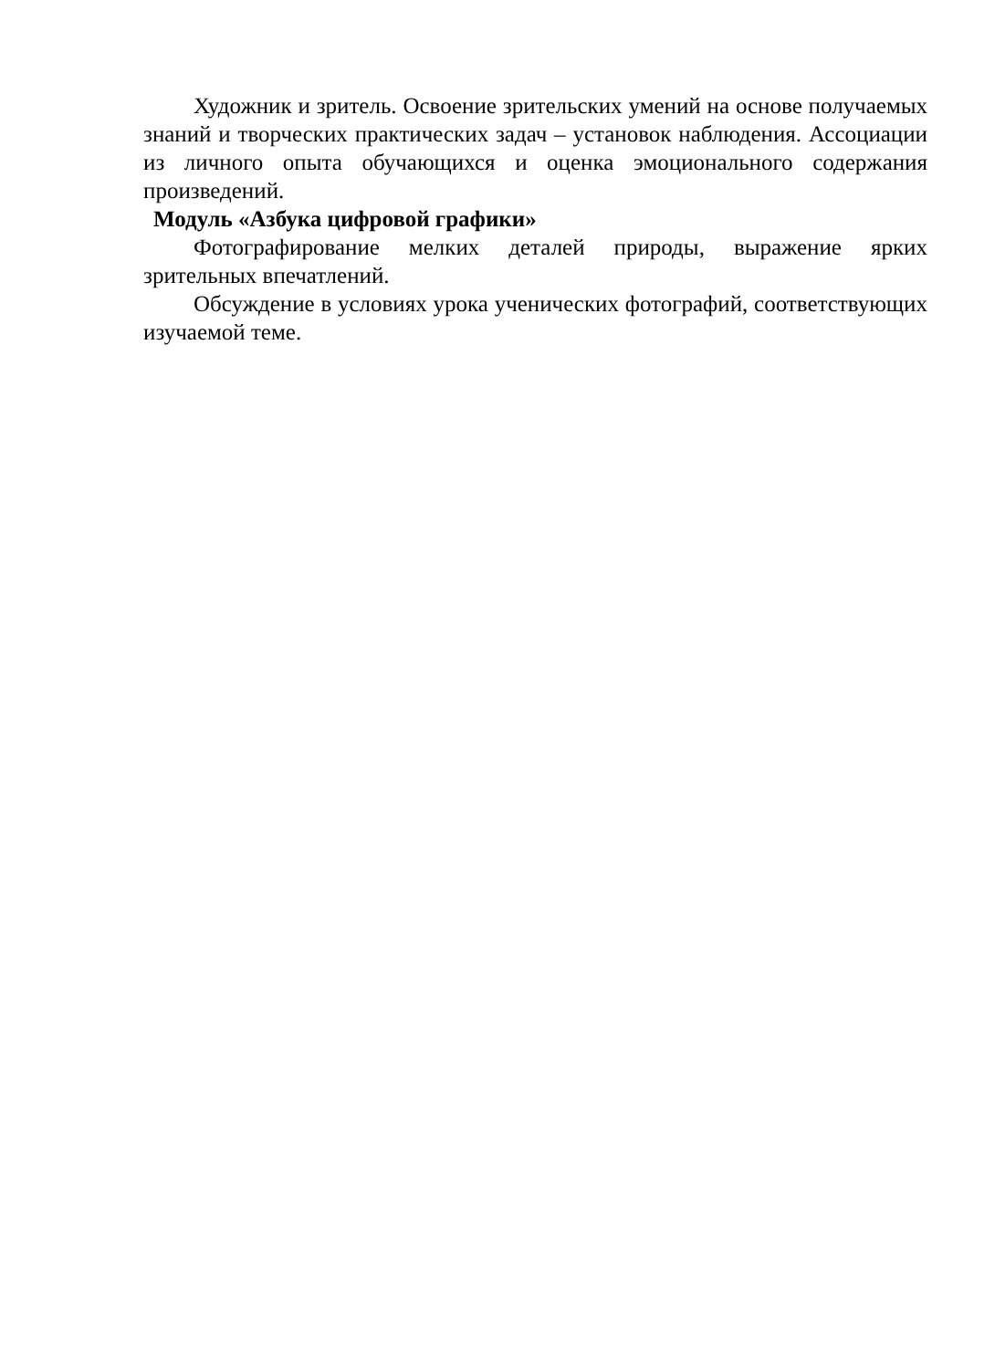Художник и зритель. Освоение зрительских умений на основе получаемых знаний и творческих практических задач – установок наблюдения. Ассоциации из личного опыта обучающихся и оценка эмоционального содержания произведений.
Модуль «Азбука цифровой графики»
Фотографирование мелких деталей природы, выражение ярких зрительных впечатлений.
Обсуждение в условиях урока ученических фотографий, соответствующих изучаемой теме.